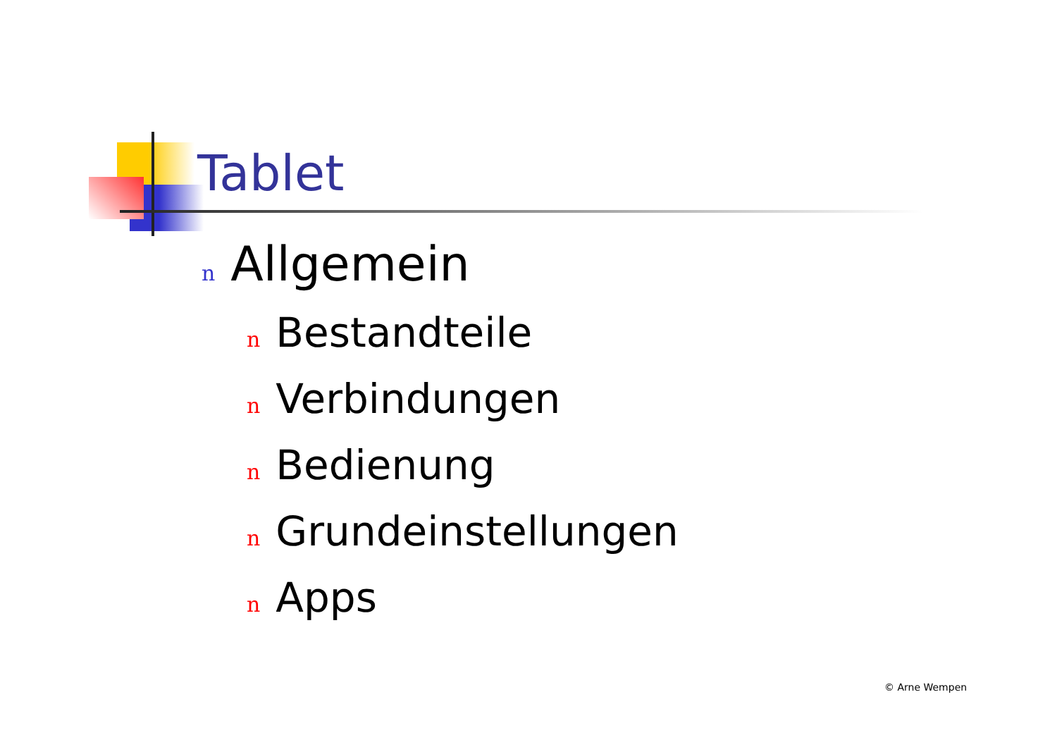Tablet
n Allgemein
n Bestandteile
n Verbindungen
n Bedienung
n Grundeinstellungen
n Apps
© Arne Wempen